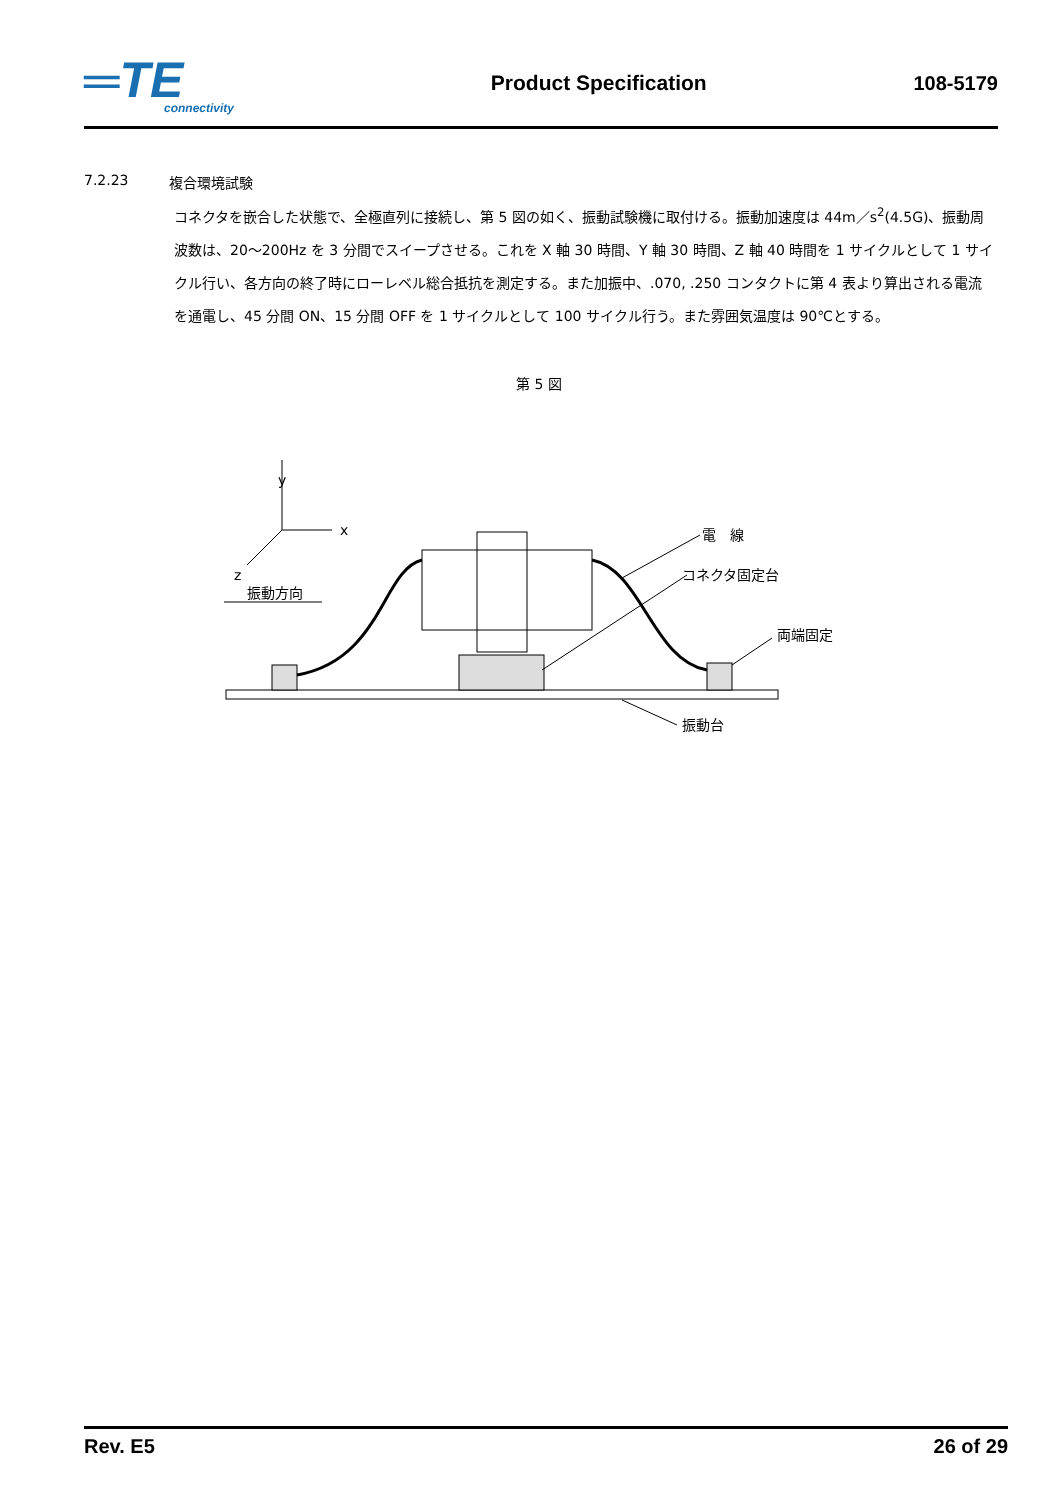═TE
connectivity
Product Specification 108-5179
7.2.23 複合環境試験
コネクタを嵌合した状態で、全極直列に接続し、第 5 図の如く、振動試験機に取付ける。振動加速度は 44m／s<sup>2</sup>(4.5G)、振動周波数は、20～200Hz を 3 分間でスイープさせる。これを X 軸 30 時間、Y 軸 30 時間、Z 軸 40 時間を 1 サイクルとして 1 サイクル行い、各方向の終了時にローレベル総合抵抗を測定する。また加振中、.070, .250 コンタクトに第 4 表より算出される電流を通電し、45 分間 ON、15 分間 OFF を 1 サイクルとして 100 サイクル行う。また雰囲気温度は 90℃とする。
第 5 図
y
x
z
振動方向
電　線
コネクタ固定台
両端固定
振動台
Rev. E5 26 of 29